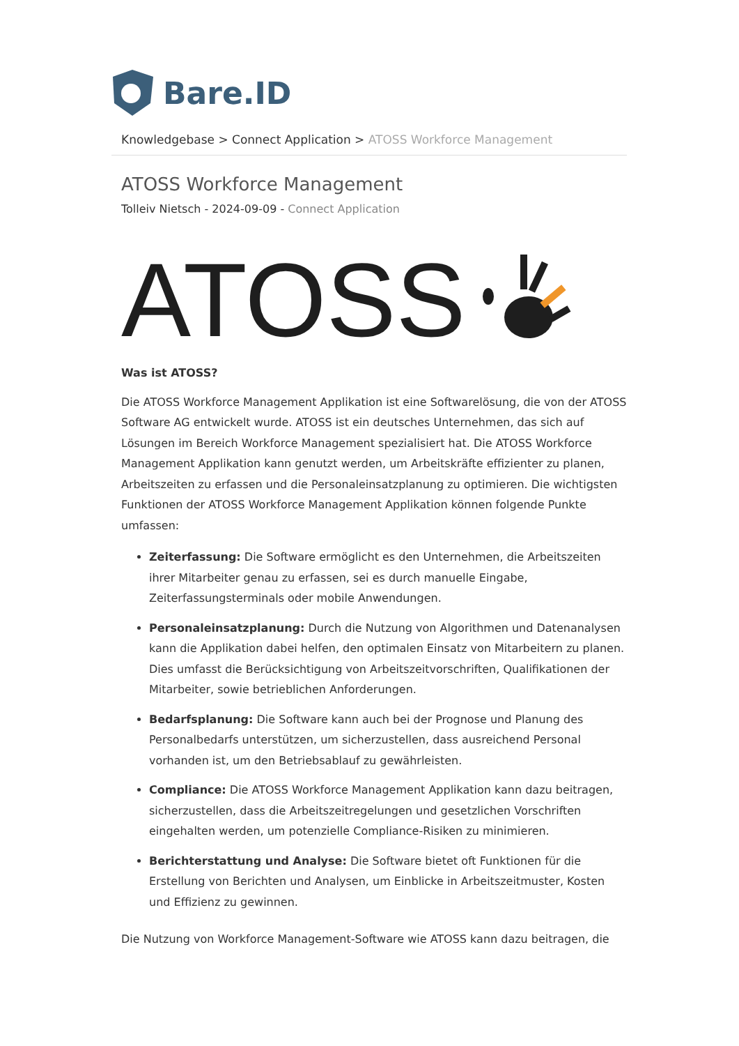Bare.ID
Knowledgebase > Connect Application > ATOSS Workforce Management
ATOSS Workforce Management
Tolleiv Nietsch - 2024-09-09 - Connect Application
ATOSS
Was ist ATOSS?
Die ATOSS Workforce Management Applikation ist eine Softwarelösung, die von der ATOSS Software AG entwickelt wurde. ATOSS ist ein deutsches Unternehmen, das sich auf Lösungen im Bereich Workforce Management spezialisiert hat. Die ATOSS Workforce Management Applikation kann genutzt werden, um Arbeitskräfte effizienter zu planen, Arbeitszeiten zu erfassen und die Personaleinsatzplanung zu optimieren. Die wichtigsten Funktionen der ATOSS Workforce Management Applikation können folgende Punkte umfassen:
Zeiterfassung: Die Software ermöglicht es den Unternehmen, die Arbeitszeiten ihrer Mitarbeiter genau zu erfassen, sei es durch manuelle Eingabe, Zeiterfassungsterminals oder mobile Anwendungen.
Personaleinsatzplanung: Durch die Nutzung von Algorithmen und Datenanalysen kann die Applikation dabei helfen, den optimalen Einsatz von Mitarbeitern zu planen. Dies umfasst die Berücksichtigung von Arbeitszeitvorschriften, Qualifikationen der Mitarbeiter, sowie betrieblichen Anforderungen.
Bedarfsplanung: Die Software kann auch bei der Prognose und Planung des Personalbedarfs unterstützen, um sicherzustellen, dass ausreichend Personal vorhanden ist, um den Betriebsablauf zu gewährleisten.
Compliance: Die ATOSS Workforce Management Applikation kann dazu beitragen, sicherzustellen, dass die Arbeitszeitregelungen und gesetzlichen Vorschriften eingehalten werden, um potenzielle Compliance-Risiken zu minimieren.
Berichterstattung und Analyse: Die Software bietet oft Funktionen für die Erstellung von Berichten und Analysen, um Einblicke in Arbeitszeitmuster, Kosten und Effizienz zu gewinnen.
Die Nutzung von Workforce Management-Software wie ATOSS kann dazu beitragen, die